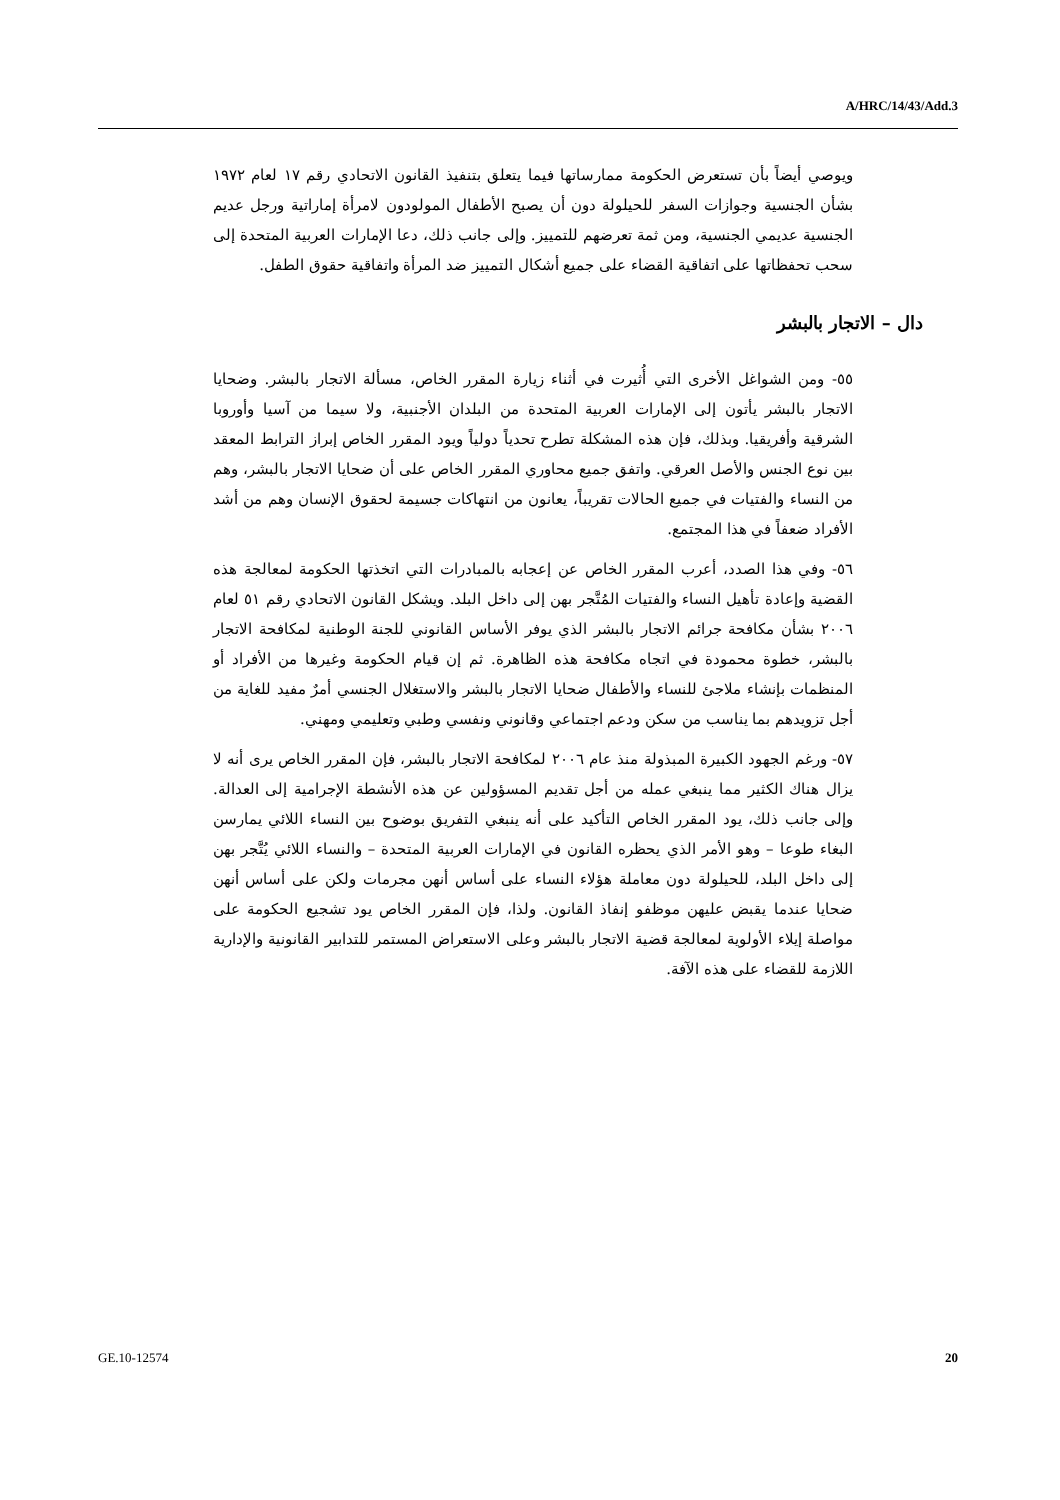A/HRC/14/43/Add.3
ويوصي أيضاً بأن تستعرض الحكومة ممارساتها فيما يتعلق بتنفيذ القانون الاتحادي رقم ١٧ لعام ١٩٧٢ بشأن الجنسية وجوازات السفر للحيلولة دون أن يصبح الأطفال المولودون لامرأة إماراتية ورجل عديم الجنسية عديمي الجنسية، ومن ثمة تعرضهم للتمييز. وإلى جانب ذلك، دعا الإمارات العربية المتحدة إلى سحب تحفظاتها على اتفاقية القضاء على جميع أشكال التمييز ضد المرأة واتفاقية حقوق الطفل.
دال – الاتجار بالبشر
٥٥- ومن الشواغل الأخرى التي أُثيرت في أثناء زيارة المقرر الخاص، مسألة الاتجار بالبشر. وضحايا الاتجار بالبشر يأتون إلى الإمارات العربية المتحدة من البلدان الأجنبية، ولا سيما من آسيا وأوروبا الشرقية وأفريقيا. وبذلك، فإن هذه المشكلة تطرح تحدياً دولياً ويود المقرر الخاص إبراز الترابط المعقد بين نوع الجنس والأصل العرقي. واتفق جميع محاوري المقرر الخاص على أن ضحايا الاتجار بالبشر، وهم من النساء والفتيات في جميع الحالات تقريباً، يعانون من انتهاكات جسيمة لحقوق الإنسان وهم من أشد الأفراد ضعفاً في هذا المجتمع.
٥٦- وفي هذا الصدد، أعرب المقرر الخاص عن إعجابه بالمبادرات التي اتخذتها الحكومة لمعالجة هذه القضية وإعادة تأهيل النساء والفتيات المُتَّجر بهن إلى داخل البلد. ويشكل القانون الاتحادي رقم ٥١ لعام ٢٠٠٦ بشأن مكافحة جرائم الاتجار بالبشر الذي يوفر الأساس القانوني للجنة الوطنية لمكافحة الاتجار بالبشر، خطوة محمودة في اتجاه مكافحة هذه الظاهرة. ثم إن قيام الحكومة وغيرها من الأفراد أو المنظمات بإنشاء ملاجئ للنساء والأطفال ضحايا الاتجار بالبشر والاستغلال الجنسي أمرٌ مفيد للغاية من أجل تزويدهم بما يناسب من سكن ودعم اجتماعي وقانوني ونفسي وطبي وتعليمي ومهني.
٥٧- ورغم الجهود الكبيرة المبذولة منذ عام ٢٠٠٦ لمكافحة الاتجار بالبشر، فإن المقرر الخاص يرى أنه لا يزال هناك الكثير مما ينبغي عمله من أجل تقديم المسؤولين عن هذه الأنشطة الإجرامية إلى العدالة. وإلى جانب ذلك، يود المقرر الخاص التأكيد على أنه ينبغي التفريق بوضوح بين النساء اللائي يمارسن البغاء طوعا – وهو الأمر الذي يحظره القانون في الإمارات العربية المتحدة – والنساء اللائي يُتَّجر بهن إلى داخل البلد، للحيلولة دون معاملة هؤلاء النساء على أساس أنهن مجرمات ولكن على أساس أنهن ضحايا عندما يقبض عليهن موظفو إنفاذ القانون. ولذا، فإن المقرر الخاص يود تشجيع الحكومة على مواصلة إيلاء الأولوية لمعالجة قضية الاتجار بالبشر وعلى الاستعراض المستمر للتدابير القانونية والإدارية اللازمة للقضاء على هذه الآفة.
GE.10-12574 20